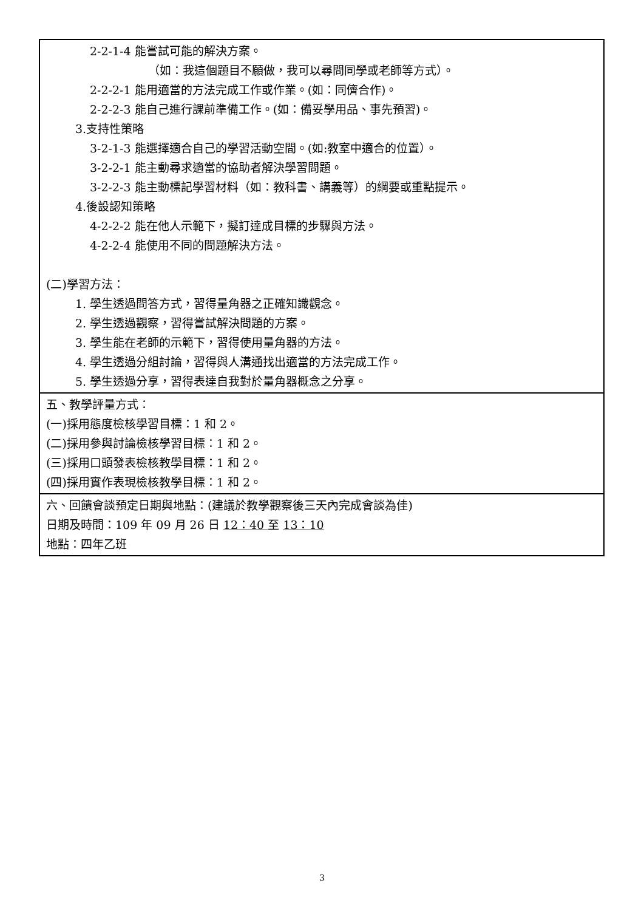| 2-2-1-4 能嘗試可能的解決方案。 （如：我這個題目不願做，我可以尋問同學或老師等方式）。 2-2-2-1 能用適當的方法完成工作或作業。(如：同儕合作)。 2-2-2-3 能自己進行課前準備工作。(如：備妥學用品、事先預習)。 3.支持性策略 3-2-1-3 能選擇適合自己的學習活動空間。(如:教室中適合的位置）。 3-2-2-1 能主動尋求適當的協助者解決學習問題。 3-2-2-3 能主動標記學習材料（如：教科書、講義等）的綱要或重點提示。 4.後設認知策略 4-2-2-2 能在他人示範下，擬訂達成目標的步驟與方法。 4-2-2-4 能使用不同的問題解決方法。 (二)學習方法： 1. 學生透過問答方式，習得量角器之正確知識觀念。 2. 學生透過觀察，習得嘗試解決問題的方案。 3. 學生能在老師的示範下，習得使用量角器的方法。 4. 學生透過分組討論，習得與人溝通找出適當的方法完成工作。 5. 學生透過分享，習得表達自我對於量角器概念之分享。 |
| 五、教學評量方式： (一)採用態度檢核學習目標：1 和 2。 (二)採用參與討論檢核學習目標：1 和 2。 (三)採用口頭發表檢核教學目標：1 和 2。 (四)採用實作表現檢核教學目標：1 和 2。 |
| 六、回饋會談預定日期與地點：(建議於教學觀察後三天內完成會談為佳) 日期及時間：109 年 09 月 26 日 12：40 至 13：10 地點：四年乙班 |
3